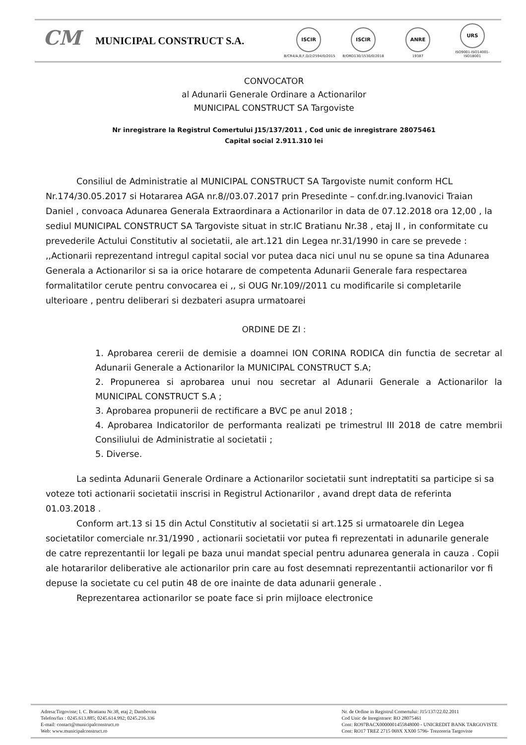CM
MUNICIPAL CONSTRUCT S.A.
ISCIR
B/CR4/A,B,F,D/2/2594/0/2015
ISCIR
B/ORD130/1530/0/2018
ANRE
19387
URS
ISO9001-ISO14001-ISO18001
CONVOCATOR
al Adunarii Generale Ordinare a Actionarilor
MUNICIPAL CONSTRUCT SA Targoviste
Nr inregistrare la Registrul Comertului J15/137/2011 , Cod unic de inregistrare 28075461
Capital social 2.911.310 lei
Consiliul de Administratie al MUNICIPAL CONSTRUCT SA Targoviste numit conform HCL Nr.174/30.05.2017 si Hotararea AGA nr.8//03.07.2017 prin Presedinte – conf.dr.ing.Ivanovici Traian Daniel , convoaca Adunarea Generala Extraordinara a Actionarilor in data de 07.12.2018 ora 12,00 , la sediul MUNICIPAL CONSTRUCT SA Targoviste situat in str.IC Bratianu Nr.38 , etaj II , in conformitate cu prevederile Actului Constitutiv al societatii, ale art.121 din Legea nr.31/1990 in care se prevede : ,,Actionarii reprezentand intregul capital social vor putea daca nici unul nu se opune sa tina Adunarea Generala a Actionarilor si sa ia orice hotarare de competenta Adunarii Generale fara respectarea formalitatilor cerute pentru convocarea ei ,, si OUG Nr.109//2011 cu modificarile si completarile ulterioare , pentru deliberari si dezbateri asupra urmatoarei
ORDINE DE ZI :
1. Aprobarea cererii de demisie a doamnei ION CORINA RODICA din functia de secretar al Adunarii Generale a Actionarilor la MUNICIPAL CONSTRUCT S.A;
2. Propunerea si aprobarea unui nou secretar al Adunarii Generale a Actionarilor la MUNICIPAL CONSTRUCT S.A ;
3. Aprobarea propunerii de rectificare a BVC pe anul 2018 ;
4. Aprobarea Indicatorilor de performanta realizati pe trimestrul III 2018 de catre membrii Consiliului de Administratie al societatii ;
5. Diverse.
La sedinta Adunarii Generale Ordinare a Actionarilor societatii sunt indreptatiti sa participe si sa voteze toti actionarii societatii inscrisi in Registrul Actionarilor , avand drept data de referinta 01.03.2018 .
Conform art.13 si 15 din Actul Constitutiv al societatii si art.125 si urmatoarele din Legea societatilor comerciale nr.31/1990 , actionarii societatii vor putea fi reprezentati in adunarile generale de catre reprezentantii lor legali pe baza unui mandat special pentru adunarea generala in cauza . Copii ale hotararilor deliberative ale actionarilor prin care au fost desemnati reprezentantii actionarilor vor fi depuse la societate cu cel putin 48 de ore inainte de data adunarii generale .
Reprezentarea actionarilor se poate face si prin mijloace electronice
Adresa:Tirgoviste; I. C. Bratianu Nr.38, etaj 2; Dambovita
Telefon/fax : 0245.613.885; 0245.614.992; 0245.216.336
E-mail: contact@municipalconstruct.ro
Web: www.municipalconstruct.ro
Nr. de Ordine in Registrul Comertului: J15/137/22.02.2011
Cod Unic de Inregistrare: RO 28075461
Cont: RO97BACX0000001455848000 - UNICREDIT BANK TARGOVISTE
Cont: RO17 TREZ 2715 069X XX00 5796- Trezoreria Targoviste